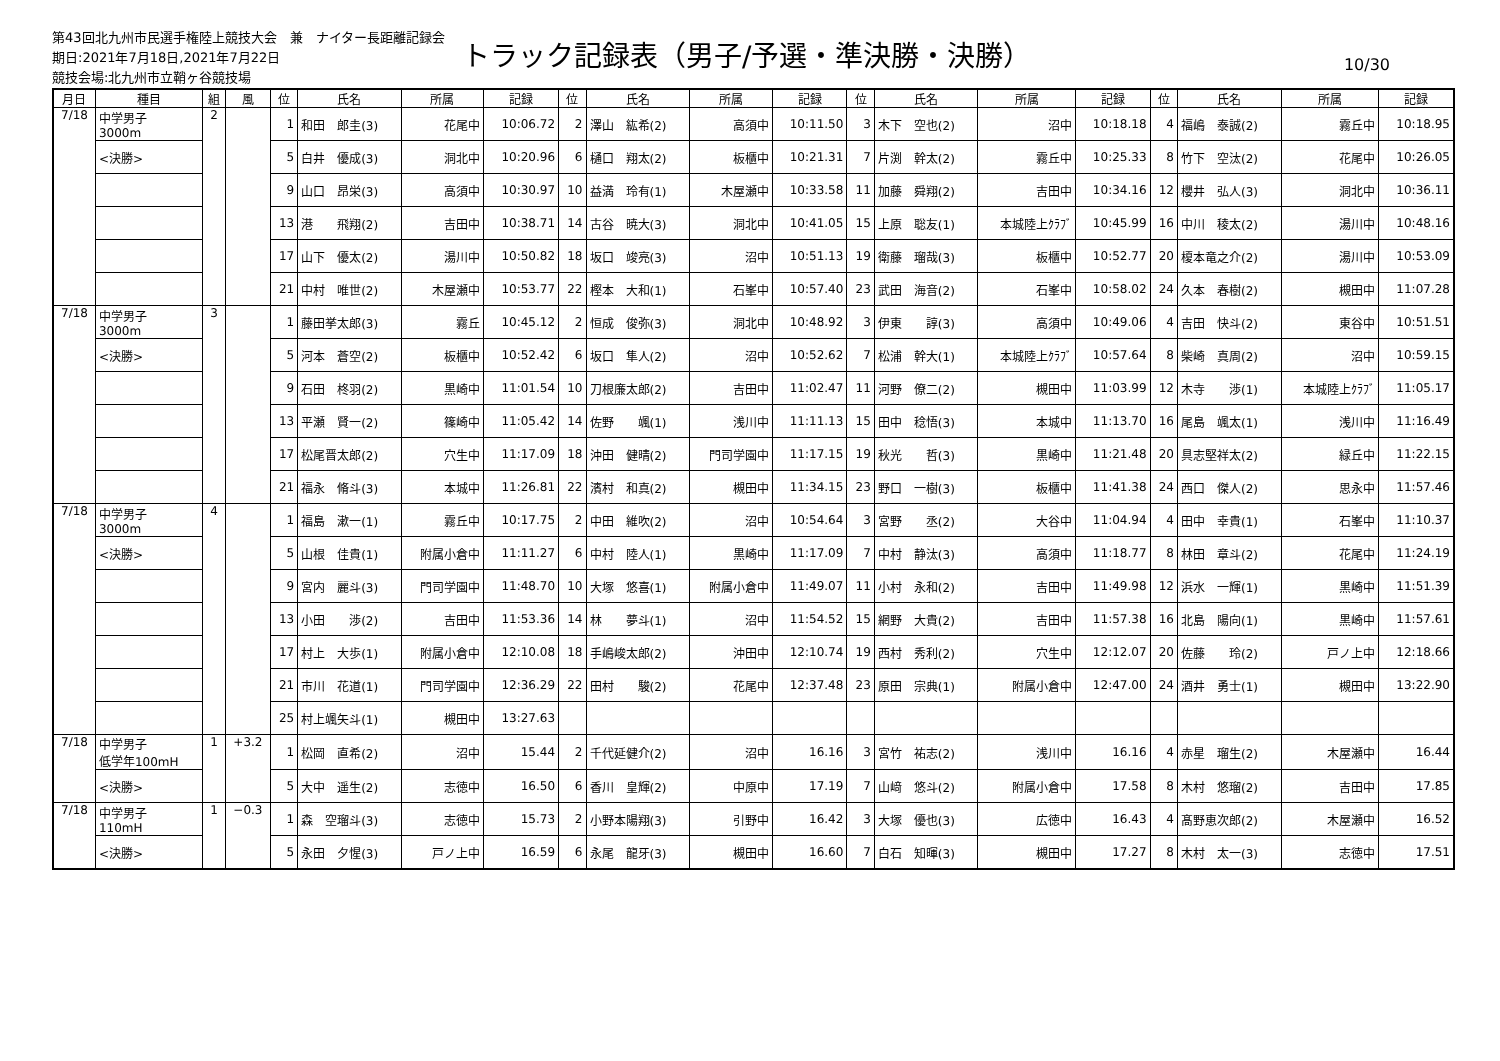第43回北九州市民選手権陸上競技大会　兼　ナイター長距離記録会
期日:2021年7月18日,2021年7月22日
競技会場:北九州市立鞘ヶ谷競技場
トラック記録表（男子/予選・準決勝・決勝）
10/30
| 月日 | 種目 | 組 | 風 | 位 | 氏名 | 所属 | 記録 | 位 | 氏名 | 所属 | 記録 | 位 | 氏名 | 所属 | 記録 | 位 | 氏名 | 所属 | 記録 |
| --- | --- | --- | --- | --- | --- | --- | --- | --- | --- | --- | --- | --- | --- | --- | --- | --- | --- | --- | --- |
| 7/18 | 中学男子 3000m | 2 | | 1 | 和田 郎圭(3) | 花尾中 | 10:06.72 | 2 | 澤山 紘希(2) | 高須中 | 10:11.50 | 3 | 木下 空也(2) | 沼中 | 10:18.18 | 4 | 福嶋 泰誠(2) | 霧丘中 | 10:18.95 |
| | <決勝> | | | 5 | 白井 優成(3) | 洞北中 | 10:20.96 | 6 | 樋口 翔太(2) | 板櫃中 | 10:21.31 | 7 | 片渕 幹太(2) | 霧丘中 | 10:25.33 | 8 | 竹下 空汰(2) | 花尾中 | 10:26.05 |
| | | | | 9 | 山口 昂栄(3) | 高須中 | 10:30.97 | 10 | 益満 玲有(1) | 木屋瀬中 | 10:33.58 | 11 | 加藤 舜翔(2) | 吉田中 | 10:34.16 | 12 | 櫻井 弘人(3) | 洞北中 | 10:36.11 |
| | | | | 13 | 港 飛翔(2) | 吉田中 | 10:38.71 | 14 | 古谷 暁大(3) | 洞北中 | 10:41.05 | 15 | 上原 聡友(1) | 本城陸上ｸﾗﾌﾞ | 10:45.99 | 16 | 中川 稜太(2) | 湯川中 | 10:48.16 |
| | | | | 17 | 山下 優太(2) | 湯川中 | 10:50.82 | 18 | 坂口 竣亮(3) | 沼中 | 10:51.13 | 19 | 衛藤 瑠哉(3) | 板櫃中 | 10:52.77 | 20 | 榎本竜之介(2) | 湯川中 | 10:53.09 |
| | | | | 21 | 中村 唯世(2) | 木屋瀬中 | 10:53.77 | 22 | 樫本 大和(1) | 石峯中 | 10:57.40 | 23 | 武田 海音(2) | 石峯中 | 10:58.02 | 24 | 久本 春樹(2) | 槻田中 | 11:07.28 |
| 7/18 | 中学男子 3000m | 3 | | 1 | 藤田挙太郎(3) | 霧丘 | 10:45.12 | 2 | 恒成 俊弥(3) | 洞北中 | 10:48.92 | 3 | 伊東 諄(3) | 高須中 | 10:49.06 | 4 | 吉田 快斗(2) | 東谷中 | 10:51.51 |
| | <決勝> | | | 5 | 河本 蒼空(2) | 板櫃中 | 10:52.42 | 6 | 坂口 隼人(2) | 沼中 | 10:52.62 | 7 | 松浦 幹大(1) | 本城陸上ｸﾗﾌﾞ | 10:57.64 | 8 | 柴崎 真周(2) | 沼中 | 10:59.15 |
| | | | | 9 | 石田 柊羽(2) | 黒崎中 | 11:01.54 | 10 | 刀根廉太郎(2) | 吉田中 | 11:02.47 | 11 | 河野 僚二(2) | 槻田中 | 11:03.99 | 12 | 木寺 渉(1) | 本城陸上ｸﾗﾌﾞ | 11:05.17 |
| | | | | 13 | 平瀬 賢一(2) | 篠崎中 | 11:05.42 | 14 | 佐野 颯(1) | 浅川中 | 11:11.13 | 15 | 田中 稔悟(3) | 本城中 | 11:13.70 | 16 | 尾島 颯太(1) | 浅川中 | 11:16.49 |
| | | | | 17 | 松尾晋太郎(2) | 穴生中 | 11:17.09 | 18 | 沖田 健晴(2) | 門司学園中 | 11:17.15 | 19 | 秋光 哲(3) | 黒崎中 | 11:21.48 | 20 | 具志堅祥太(2) | 緑丘中 | 11:22.15 |
| | | | | 21 | 福永 脩斗(3) | 本城中 | 11:26.81 | 22 | 濱村 和真(2) | 槻田中 | 11:34.15 | 23 | 野口 一樹(3) | 板櫃中 | 11:41.38 | 24 | 西口 傑人(2) | 思永中 | 11:57.46 |
| 7/18 | 中学男子 3000m | 4 | | 1 | 福島 漱一(1) | 霧丘中 | 10:17.75 | 2 | 中田 維吹(2) | 沼中 | 10:54.64 | 3 | 宮野 丞(2) | 大谷中 | 11:04.94 | 4 | 田中 幸貴(1) | 石峯中 | 11:10.37 |
| | <決勝> | | | 5 | 山根 佳貴(1) | 附属小倉中 | 11:11.27 | 6 | 中村 陸人(1) | 黒崎中 | 11:17.09 | 7 | 中村 静汰(3) | 高須中 | 11:18.77 | 8 | 林田 章斗(2) | 花尾中 | 11:24.19 |
| | | | | 9 | 宮内 麗斗(3) | 門司学園中 | 11:48.70 | 10 | 大塚 悠喜(1) | 附属小倉中 | 11:49.07 | 11 | 小村 永和(2) | 吉田中 | 11:49.98 | 12 | 浜水 一輝(1) | 黒崎中 | 11:51.39 |
| | | | | 13 | 小田 渉(2) | 吉田中 | 11:53.36 | 14 | 林 夢斗(1) | 沼中 | 11:54.52 | 15 | 網野 大貴(2) | 吉田中 | 11:57.38 | 16 | 北島 陽向(1) | 黒崎中 | 11:57.61 |
| | | | | 17 | 村上 大歩(1) | 附属小倉中 | 12:10.08 | 18 | 手嶋峻太郎(2) | 沖田中 | 12:10.74 | 19 | 西村 秀利(2) | 穴生中 | 12:12.07 | 20 | 佐藤 玲(2) | 戸ノ上中 | 12:18.66 |
| | | | | 21 | 市川 花道(1) | 門司学園中 | 12:36.29 | 22 | 田村 駿(2) | 花尾中 | 12:37.48 | 23 | 原田 宗典(1) | 附属小倉中 | 12:47.00 | 24 | 酒井 勇士(1) | 槻田中 | 13:22.90 |
| | | | | 25 | 村上颯矢斗(1) | 槻田中 | 13:27.63 | | | | | | | | | | | | |
| 7/18 | 中学男子 低学年100mH | 1 | +3.2 | 1 | 松岡 直希(2) | 沼中 | 15.44 | 2 | 千代延健介(2) | 沼中 | 16.16 | 3 | 宮竹 祐志(2) | 浅川中 | 16.16 | 4 | 赤星 瑠生(2) | 木屋瀬中 | 16.44 |
| | <決勝> | | | 5 | 大中 遥生(2) | 志徳中 | 16.50 | 6 | 香川 皇輝(2) | 中原中 | 17.19 | 7 | 山﨑 悠斗(2) | 附属小倉中 | 17.58 | 8 | 木村 悠瑠(2) | 吉田中 | 17.85 |
| 7/18 | 中学男子 110mH | 1 | −0.3 | 1 | 森 空瑠斗(3) | 志徳中 | 15.73 | 2 | 小野本陽翔(3) | 引野中 | 16.42 | 3 | 大塚 優也(3) | 広徳中 | 16.43 | 4 | 髙野恵次郎(2) | 木屋瀬中 | 16.52 |
| | <決勝> | | | 5 | 永田 夕惺(3) | 戸ノ上中 | 16.59 | 6 | 永尾 龍牙(3) | 槻田中 | 16.60 | 7 | 白石 知暉(3) | 槻田中 | 17.27 | 8 | 木村 太一(3) | 志徳中 | 17.51 |